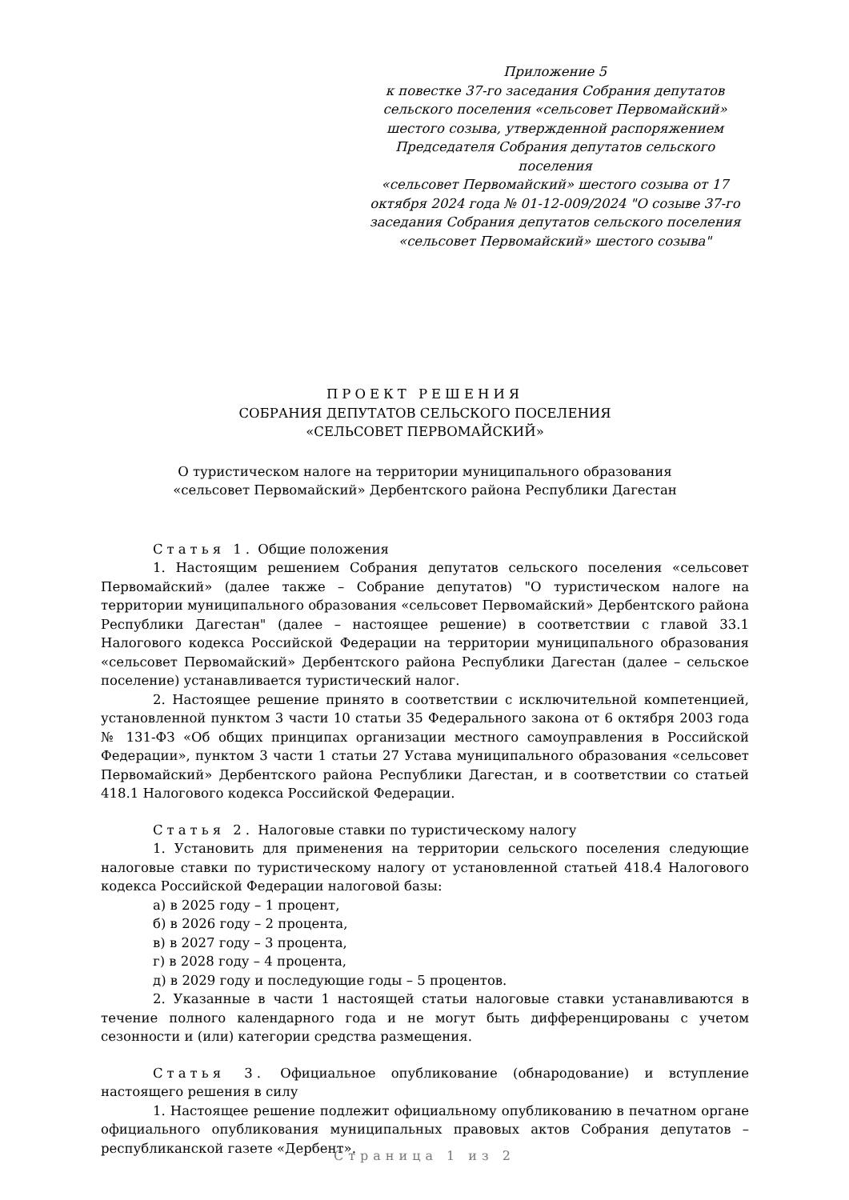Приложение 5
к повестке 37-го заседания Собрания депутатов
сельского поселения «сельсовет Первомайский»
шестого созыва, утвержденной распоряжением
Председателя Собрания депутатов сельского поселения
«сельсовет Первомайский» шестого созыва от 17
октября 2024 года № 01-12-009/2024 "О созыве 37-го
заседания Собрания депутатов сельского поселения
«сельсовет Первомайский» шестого созыва"
ПРОЕКТ РЕШЕНИЯ
СОБРАНИЯ ДЕПУТАТОВ СЕЛЬСКОГО ПОСЕЛЕНИЯ
«СЕЛЬСОВЕТ ПЕРВОМАЙСКИЙ»
О туристическом налоге на территории муниципального образования
«сельсовет Первомайский» Дербентского района Республики Дагестан
Статья 1. Общие положения
1. Настоящим решением Собрания депутатов сельского поселения «сельсовет Первомайский» (далее также – Собрание депутатов) "О туристическом налоге на территории муниципального образования «сельсовет Первомайский» Дербентского района Республики Дагестан" (далее – настоящее решение) в соответствии с главой 33.1 Налогового кодекса Российской Федерации на территории муниципального образования «сельсовет Первомайский» Дербентского района Республики Дагестан (далее – сельское поселение) устанавливается туристический налог.
2. Настоящее решение принято в соответствии с исключительной компетенцией, установленной пунктом 3 части 10 статьи 35 Федерального закона от 6 октября 2003 года № 131-ФЗ «Об общих принципах организации местного самоуправления в Российской Федерации», пунктом 3 части 1 статьи 27 Устава муниципального образования «сельсовет Первомайский» Дербентского района Республики Дагестан, и в соответствии со статьей 418.1 Налогового кодекса Российской Федерации.
Статья 2. Налоговые ставки по туристическому налогу
1. Установить для применения на территории сельского поселения следующие налоговые ставки по туристическому налогу от установленной статьей 418.4 Налогового кодекса Российской Федерации налоговой базы:
а) в 2025 году – 1 процент,
б) в 2026 году – 2 процента,
в) в 2027 году – 3 процента,
г) в 2028 году – 4 процента,
д) в 2029 году и последующие годы – 5 процентов.
2. Указанные в части 1 настоящей статьи налоговые ставки устанавливаются в течение полного календарного года и не могут быть дифференцированы с учетом сезонности и (или) категории средства размещения.
Статья 3. Официальное опубликование (обнародование) и вступление настоящего решения в силу
1. Настоящее решение подлежит официальному опубликованию в печатном органе официального опубликования муниципальных правовых актов Собрания депутатов – республиканской газете «Дербент».
Страница 1 из 2